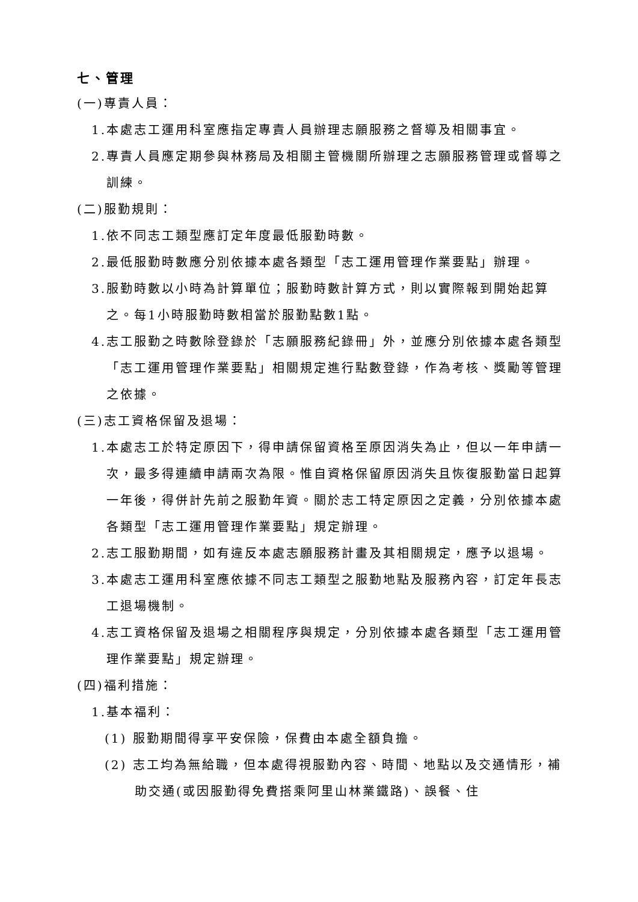七、管理
(一)專責人員：
1.本處志工運用科室應指定專責人員辦理志願服務之督導及相關事宜。
2.專責人員應定期參與林務局及相關主管機關所辦理之志願服務管理或督導之訓練。
(二)服勤規則：
1.依不同志工類型應訂定年度最低服勤時數。
2.最低服勤時數應分別依據本處各類型「志工運用管理作業要點」辦理。
3.服勤時數以小時為計算單位；服勤時數計算方式，則以實際報到開始起算之。每1小時服勤時數相當於服勤點數1點。
4.志工服勤之時數除登錄於「志願服務紀錄冊」外，並應分別依據本處各類型「志工運用管理作業要點」相關規定進行點數登錄，作為考核、獎勵等管理之依據。
(三)志工資格保留及退場：
1.本處志工於特定原因下，得申請保留資格至原因消失為止，但以一年申請一次，最多得連續申請兩次為限。惟自資格保留原因消失且恢復服勤當日起算一年後，得併計先前之服勤年資。關於志工特定原因之定義，分別依據本處各類型「志工運用管理作業要點」規定辦理。
2.志工服勤期間，如有違反本處志願服務計畫及其相關規定，應予以退場。
3.本處志工運用科室應依據不同志工類型之服勤地點及服務內容，訂定年長志工退場機制。
4.志工資格保留及退場之相關程序與規定，分別依據本處各類型「志工運用管理作業要點」規定辦理。
(四)福利措施：
1.基本福利：
(1) 服勤期間得享平安保險，保費由本處全額負擔。
(2) 志工均為無給職，但本處得視服勤內容、時間、地點以及交通情形，補助交通(或因服勤得免費搭乘阿里山林業鐵路)、誤餐、住